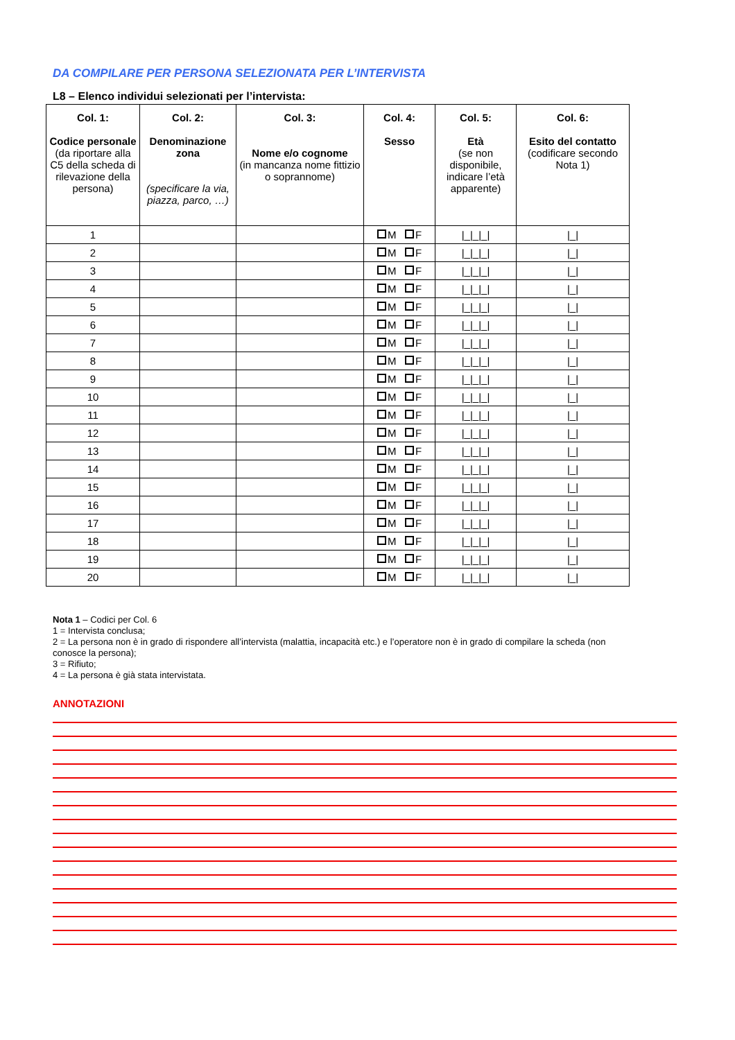DA COMPILARE PER PERSONA SELEZIONATA PER L’INTERVISTA
L8 – Elenco individui selezionati per l’intervista:
| Col. 1: Codice personale (da riportare alla C5 della scheda di rilevazione della persona) | Col. 2: Denominazione zona (specificare la via, piazza, parco, …) | Col. 3: Nome e/o cognome (in mancanza nome fittizio o soprannome) | Col. 4: Sesso | Col. 5: Età (se non disponibile, indicare l’età apparente) | Col. 6: Esito del contatto (codificare secondo Nota 1) |
| --- | --- | --- | --- | --- | --- |
| 1 | | | M F | /_/_/_/ | /_/ |
| 2 | | | M F | /_/_/_/ | /_/ |
| 3 | | | M F | /_/_/_/ | /_/ |
| 4 | | | M F | /_/_/_/ | /_/ |
| 5 | | | M F | /_/_/_/ | /_/ |
| 6 | | | M F | /_/_/_/ | /_/ |
| 7 | | | M F | /_/_/_/ | /_/ |
| 8 | | | M F | /_/_/_/ | /_/ |
| 9 | | | M F | /_/_/_/ | /_/ |
| 10 | | | M F | /_/_/_/ | /_/ |
| 11 | | | M F | /_/_/_/ | /_/ |
| 12 | | | M F | /_/_/_/ | /_/ |
| 13 | | | M F | /_/_/_/ | /_/ |
| 14 | | | M F | /_/_/_/ | /_/ |
| 15 | | | M F | /_/_/_/ | /_/ |
| 16 | | | M F | /_/_/_/ | /_/ |
| 17 | | | M F | /_/_/_/ | /_/ |
| 18 | | | M F | /_/_/_/ | /_/ |
| 19 | | | M F | /_/_/_/ | /_/ |
| 20 | | | M F | /_/_/_/ | /_/ |
Nota 1 – Codici per Col. 6
1 = Intervista conclusa;
2 = La persona non è in grado di rispondere all’intervista (malattia, incapacità etc.) e l’operatore non è in grado di compilare la scheda (non
conosce la persona);
3 = Rifiuto;
4 = La persona è già stata intervistata.
ANNOTAZIONI